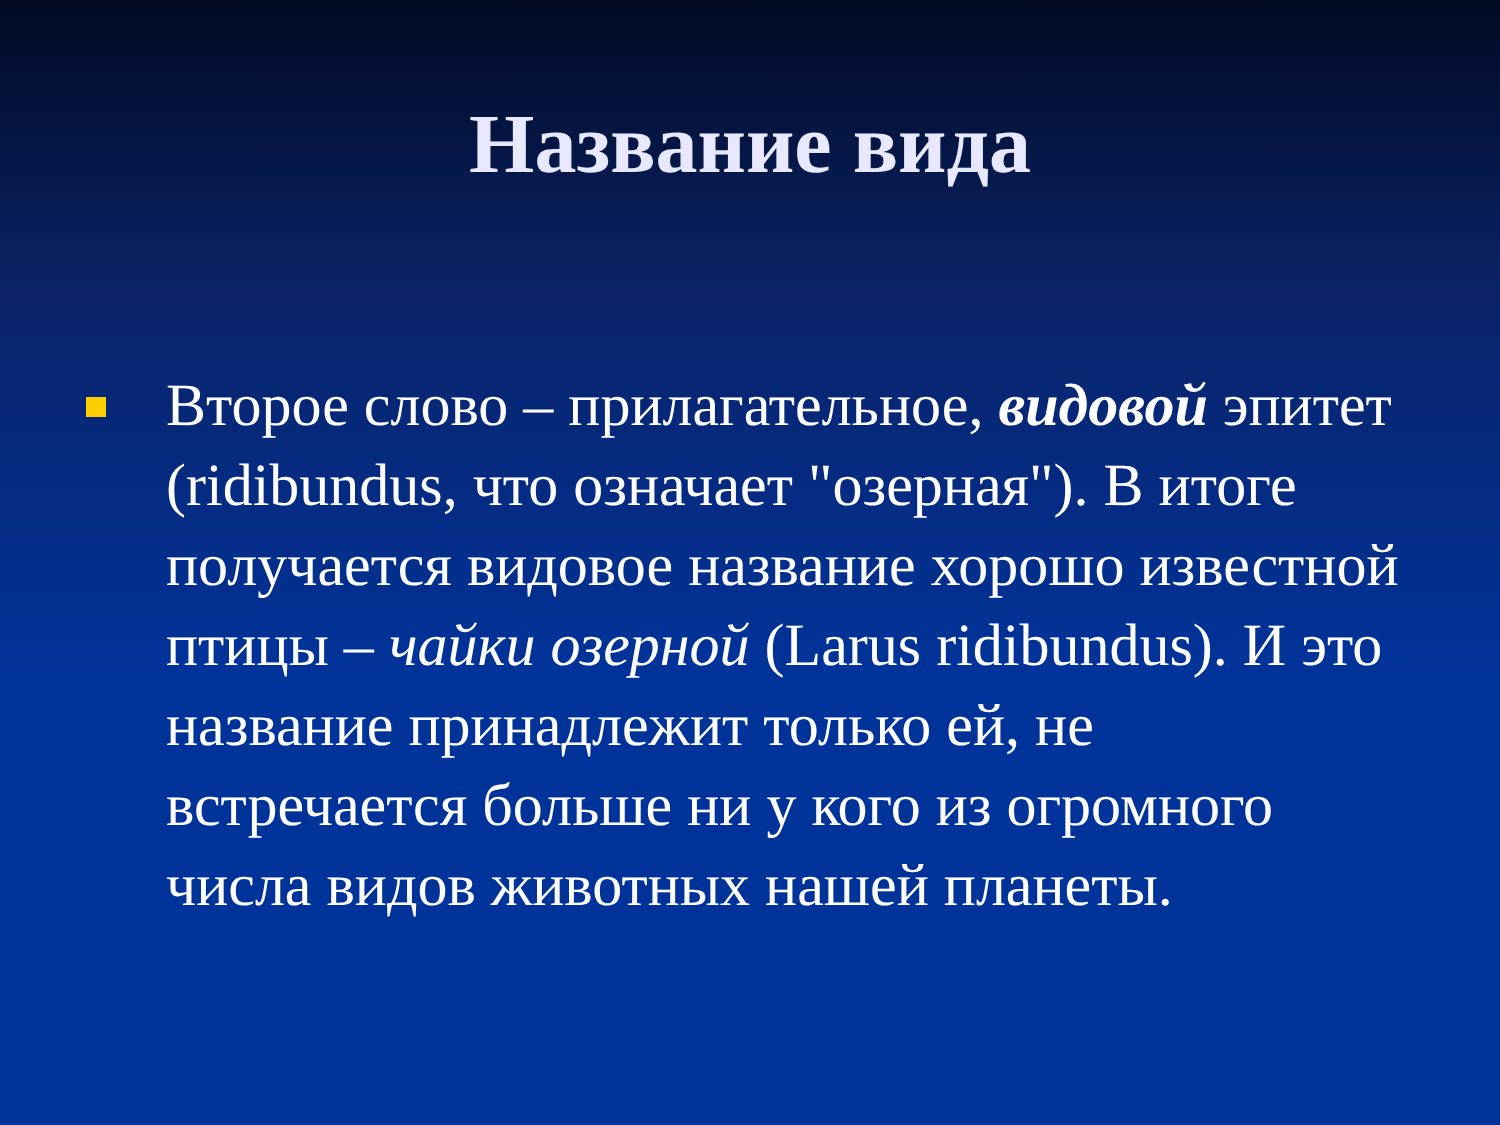Название вида
Второе слово – прилагательное, видовой эпитет (ridibundus, что означает "озерная"). В итоге получается видовое название хорошо известной птицы – чайки озерной (Larus ridibundus). И это название принадлежит только ей, не встречается больше ни у кого из огромного числа видов животных нашей планеты.